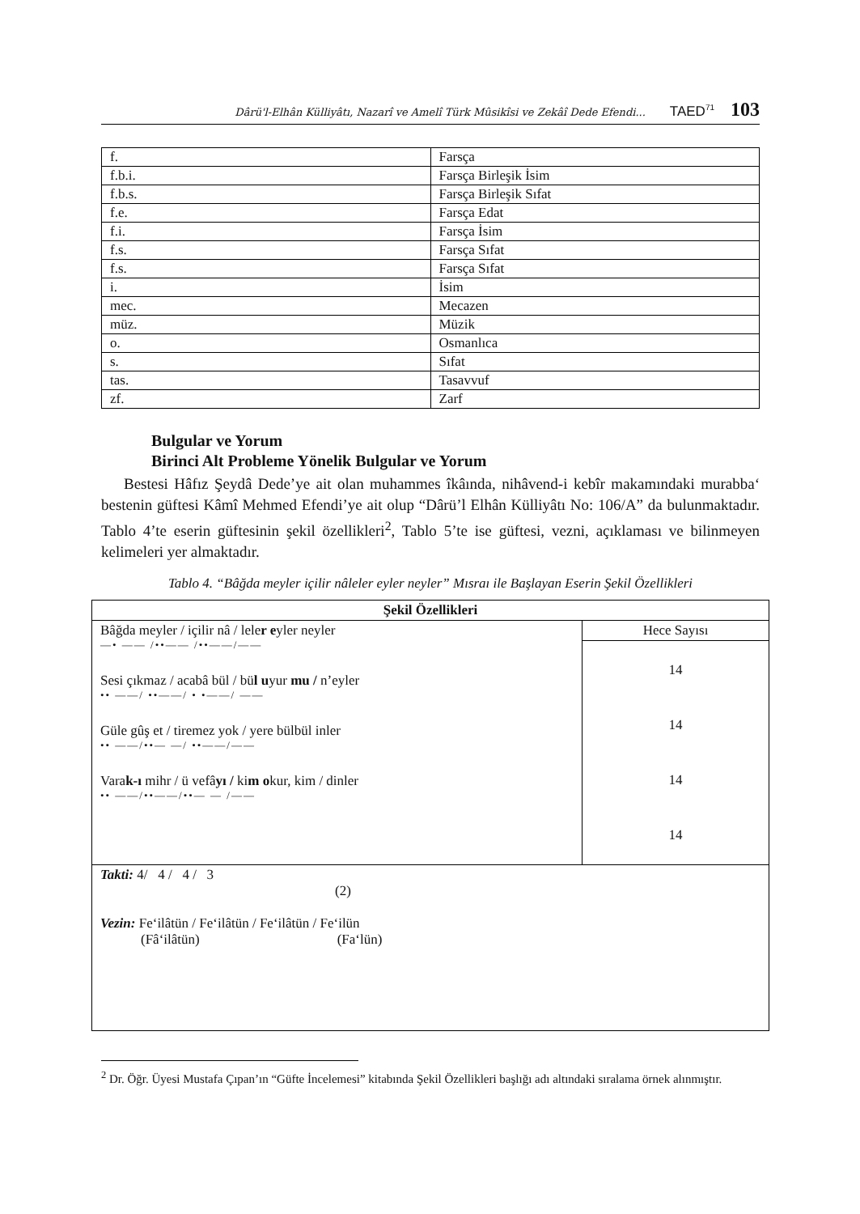Dârü'l-Elhân Külliyâtı, Nazarî ve Amelî Türk Mûsikîsi ve Zekâî Dede Efendi... TAED<sup>71</sup> 103
| f. | Farsça |
| f.b.i. | Farsça Birleşik İsim |
| f.b.s. | Farsça Birleşik Sıfat |
| f.e. | Farsça Edat |
| f.i. | Farsça İsim |
| f.s. | Farsça Sıfat |
| f.s. | Farsça Sıfat |
| i. | İsim |
| mec. | Mecazen |
| müz. | Müzik |
| o. | Osmanlıca |
| s. | Sıfat |
| tas. | Tasavvuf |
| zf. | Zarf |
Bulgular ve Yorum
Birinci Alt Probleme Yönelik Bulgular ve Yorum
Bestesi Hâfız Şeydâ Dede’ye ait olan muhammes îkâında, nihâvend-i kebîr makamındaki murabba‘ bestenin güftesi Kâmî Mehmed Efendi’ye ait olup “Dârü’l Elhân Külliyâtı No: 106/A” da bulunmaktadır. Tablo 4’te eserin güftesinin şekil özellikleri<sup>2</sup>, Tablo 5’te ise güftesi, vezni, açıklaması ve bilinmeyen kelimeleri yer almaktadır.
Tablo 4. “Bâğda meyler içilir nâleler eyler neyler” Mısraı ile Başlayan Eserin Şekil Özellikleri
| Şekil Özellikleri | |
| --- | --- |
| Bâğda meyler / içilir nâ / lele r e yler neyler —• —— /••—— /••——/—— Sesi çıkmaz / acabâ bül / bü l u yur mu / n’eyler •• ——/ ••——/ • •——/ —— Güle gûş et / tiremez yok / yere bülbül inler •• ——/••— —/ ••——/—— Vara k-ı mihr / ü vefâ yı / ki m o kur, kim / dinler •• ——/••——/••— — /—— | Hece Sayısı |
| | 14 14 14 14 |
| Takti: 4/ 4 / 4 / 3 (2) Vezin: Fe‘ilâtün / Fe‘ilâtün / Fe‘ilâtün / Fe‘ilün (Fâ‘ilâtün) (Fa‘lün) | |
<sup>2</sup> Dr. Öğr. Üyesi Mustafa Çıpan’ın “Güfte İncelemesi” kitabında Şekil Özellikleri başlığı adı altındaki sıralama örnek alınmıştır.